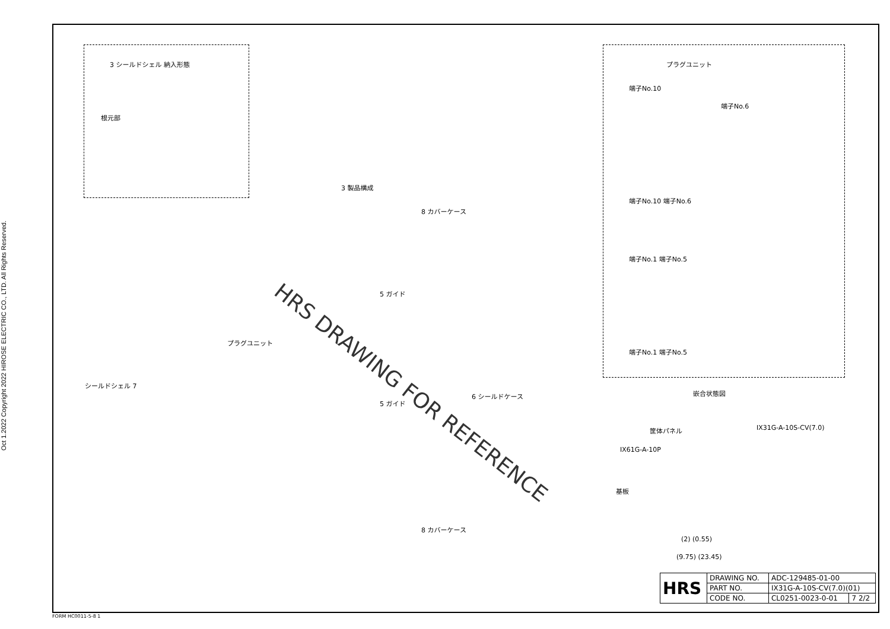Oct 1.2022 Copyright 2022 HIROSE ELECTRIC CO., LTD. All Rights Reserved.
3 シールドシェル 納入形態
根元部
プラグユニット
端子No.10
端子No.6
端子No.10 端子No.6
端子No.1 端子No.5
端子No.1 端子No.5
3 製品構成
8 カバーケース
5 ガイド
プラグユニット
シールドシェル 7
5 ガイド
6 シールドケース
8 カバーケース
嵌合状態図
筐体パネル IX31G-A-10S-CV(7.0)
IX61G-A-10P
基板
(2) (0.55)
(9.75) (23.45)
HRS DRAWING FOR REFERENCE
| HRS | DRAWING NO. | ADC-129485-01-00 | |
| | PART NO. | IX31G-A-10S-CV(7.0)(01) | |
| | CODE NO. | CL0251-0023-0-01 | 7 2/2 |
FORM HC0011-5-8 1